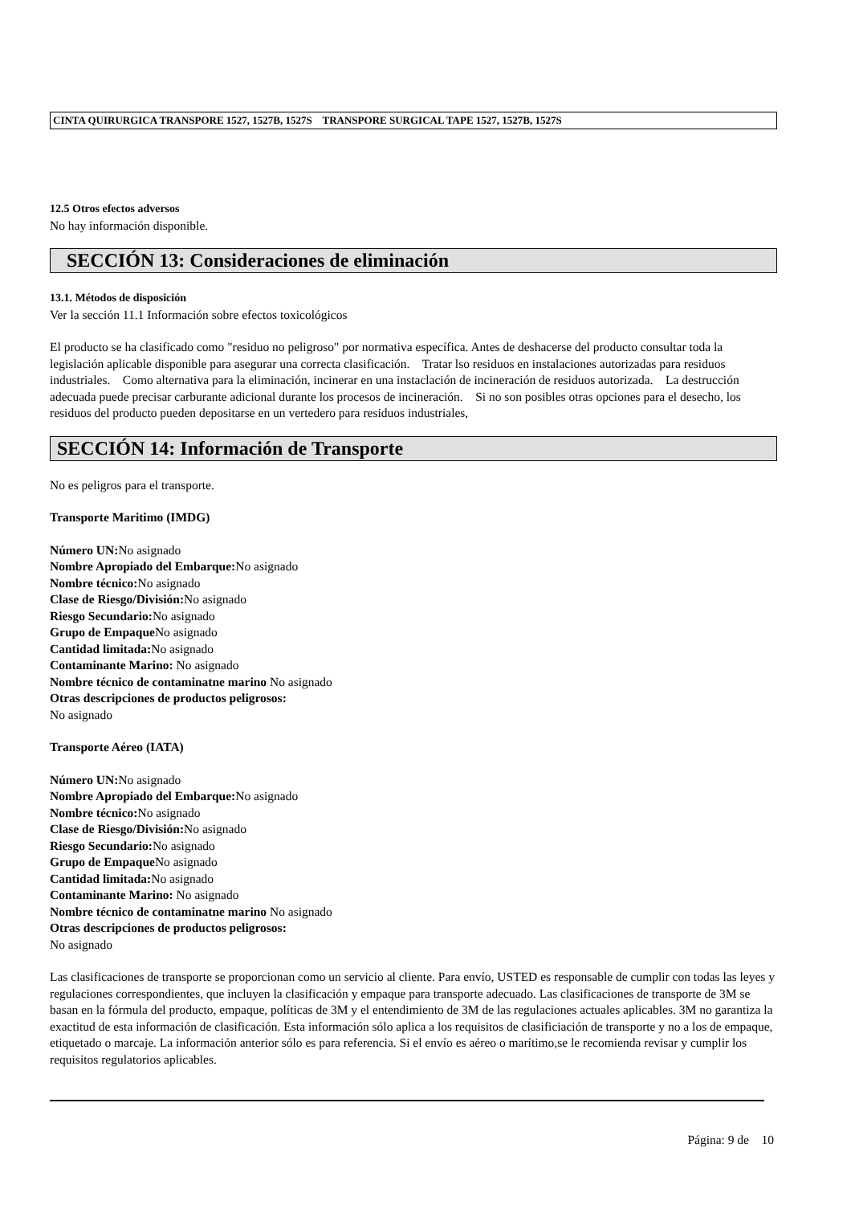CINTA QUIRURGICA TRANSPORE 1527, 1527B, 1527S TRANSPORE SURGICAL TAPE 1527, 1527B, 1527S
12.5 Otros efectos adversos
No hay información disponible.
SECCIÓN 13: Consideraciones de eliminación
13.1. Métodos de disposición
Ver la sección 11.1 Información sobre efectos toxicológicos
El producto se ha clasificado como "residuo no peligroso" por normativa específica. Antes de deshacerse del producto consultar toda la legislación aplicable disponible para asegurar una correcta clasificación. Tratar lso residuos en instalaciones autorizadas para residuos industriales. Como alternativa para la eliminación, incinerar en una instaclación de incineración de residuos autorizada. La destrucción adecuada puede precisar carburante adicional durante los procesos de incineración. Si no son posibles otras opciones para el desecho, los residuos del producto pueden depositarse en un vertedero para residuos industriales,
SECCIÓN 14: Información de Transporte
No es peligros para el transporte.
Transporte Maritimo (IMDG)
Número UN: No asignado
Nombre Apropiado del Embarque: No asignado
Nombre técnico: No asignado
Clase de Riesgo/División: No asignado
Riesgo Secundario: No asignado
Grupo de Empaque No asignado
Cantidad limitada: No asignado
Contaminante Marino: No asignado
Nombre técnico de contaminatne marino No asignado
Otras descripciones de productos peligrosos:
No asignado
Transporte Aéreo (IATA)
Número UN: No asignado
Nombre Apropiado del Embarque: No asignado
Nombre técnico: No asignado
Clase de Riesgo/División: No asignado
Riesgo Secundario: No asignado
Grupo de Empaque No asignado
Cantidad limitada: No asignado
Contaminante Marino: No asignado
Nombre técnico de contaminatne marino No asignado
Otras descripciones de productos peligrosos:
No asignado
Las clasificaciones de transporte se proporcionan como un servicio al cliente. Para envío, USTED es responsable de cumplir con todas las leyes y regulaciones correspondientes, que incluyen la clasificación y empaque para transporte adecuado. Las clasificaciones de transporte de 3M se basan en la fórmula del producto, empaque, políticas de 3M y el entendimiento de 3M de las regulaciones actuales aplicables. 3M no garantiza la exactitud de esta información de clasificación. Esta información sólo aplica a los requisitos de clasificiación de transporte y no a los de empaque, etiquetado o marcaje. La información anterior sólo es para referencia. Si el envío es aéreo o marítimo,se le recomienda revisar y cumplir los requisitos regulatorios aplicables.
Página: 9 de 10